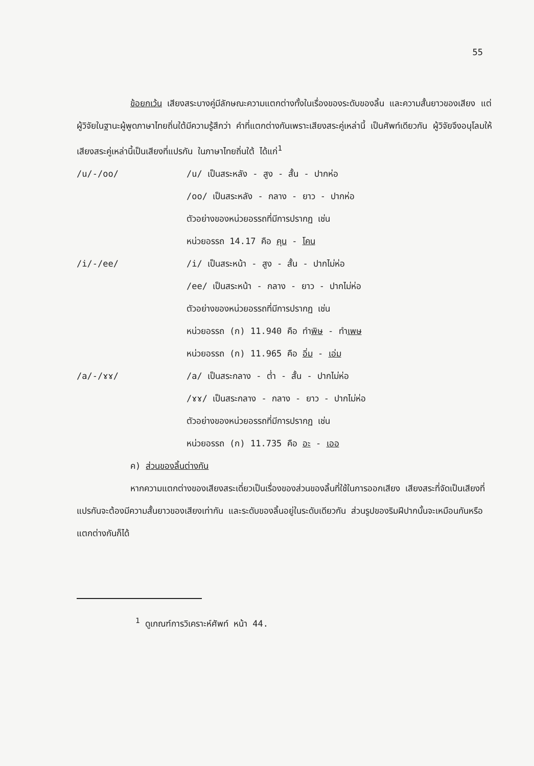55
ข้อยกเว้น เสียงสระบางคู่มีลักษณะความแตกต่างทั้งในเรื่องของระดับของลิ้น และความสั้นยาวของเสียง แต่ผู้วิจัยในฐานะผู้พูดภาษาไทยถิ่นใต้มีความรู้สึกว่า คำที่แตกต่างกันเพราะเสียงสระคู่เหล่านี้ เป็นศัพท์เดียวกัน ผู้วิจัยจึงอนุโลมให้เสียงสระคู่เหล่านี้เป็นเสียงที่แปรกัน ในภาษาไทยถิ่นใต้ ได้แก่<sup>1</sup>
/u/-/oo/ /u/ เป็นสระหลัง - สูง - สั้น - ปากห่อ
/oo/ เป็นสระหลัง - กลาง - ยาว - ปากห่อ
ตัวอย่างของหน่วยอรรถที่มีการปรากฏ เช่น
หน่วยอรรถ 14.17 คือ คุน - โคน
/i/-/ee/ /i/ เป็นสระหน้า - สูง - สั้น - ปากไม่ห่อ
/ee/ เป็นสระหน้า - กลาง - ยาว - ปากไม่ห่อ
ตัวอย่างของหน่วยอรรถที่มีการปรากฏ เช่น
หน่วยอรรถ (ก) 11.940 คือ ทำพิษ - ทำเพษ
หน่วยอรรถ (ก) 11.965 คือ อิ่ม - เอ่ม
/a/-/ɤɤ/ /a/ เป็นสระกลาง - ต่ำ - สั้น - ปากไม่ห่อ
/ɤɤ/ เป็นสระกลาง - กลาง - ยาว - ปากไม่ห่อ
ตัวอย่างของหน่วยอรรถที่มีการปรากฏ เช่น
หน่วยอรรถ (ก) 11.735 คือ อะ - เออ
ค) ส่วนของลิ้นต่างกัน
หากความแตกต่างของเสียงสระเดี่ยวเป็นเรื่องของส่วนของลิ้นที่ใช้ในการออกเสียง เสียงสระที่จัดเป็นเสียงที่แปรกันจะต้องมีความสั้นยาวของเสียงเท่ากัน และระดับของลิ้นอยู่ในระดับเดียวกัน ส่วนรูปของริมฝีปากนั้นจะเหมือนกันหรือแตกต่างกันก็ได้
<sup>1</sup> ดูเกณฑ์การวิเคราะห์ศัพท์ หน้า 44.